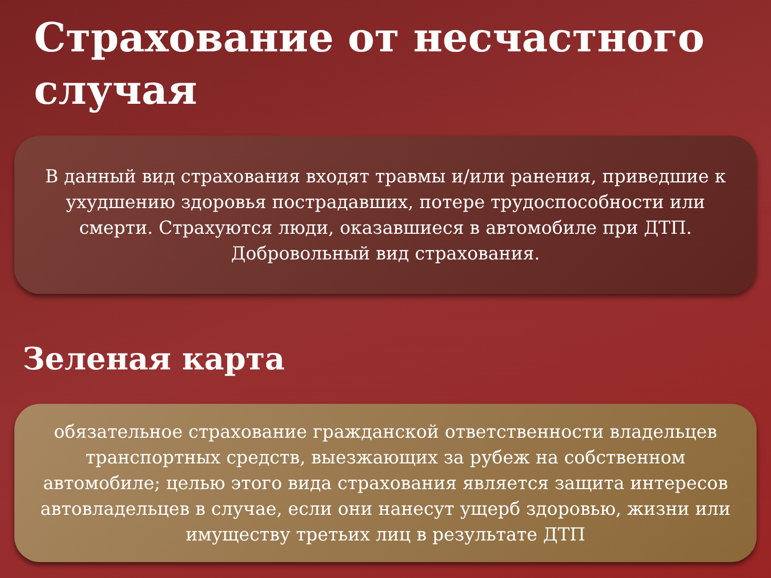Страхование от несчастного случая
В данный вид страхования входят травмы и/или ранения, приведшие к ухудшению здоровья пострадавших, потере трудоспособности или смерти. Страхуются люди, оказавшиеся в автомобиле при ДТП. Добровольный вид страхования.
Зеленая карта
обязательное страхование гражданской ответственности владельцев транспортных средств, выезжающих за рубеж на собственном автомобиле; целью этого вида страхования является защита интересов автовладельцев в случае, если они нанесут ущерб здоровью, жизни или имуществу третьих лиц в результате ДТП